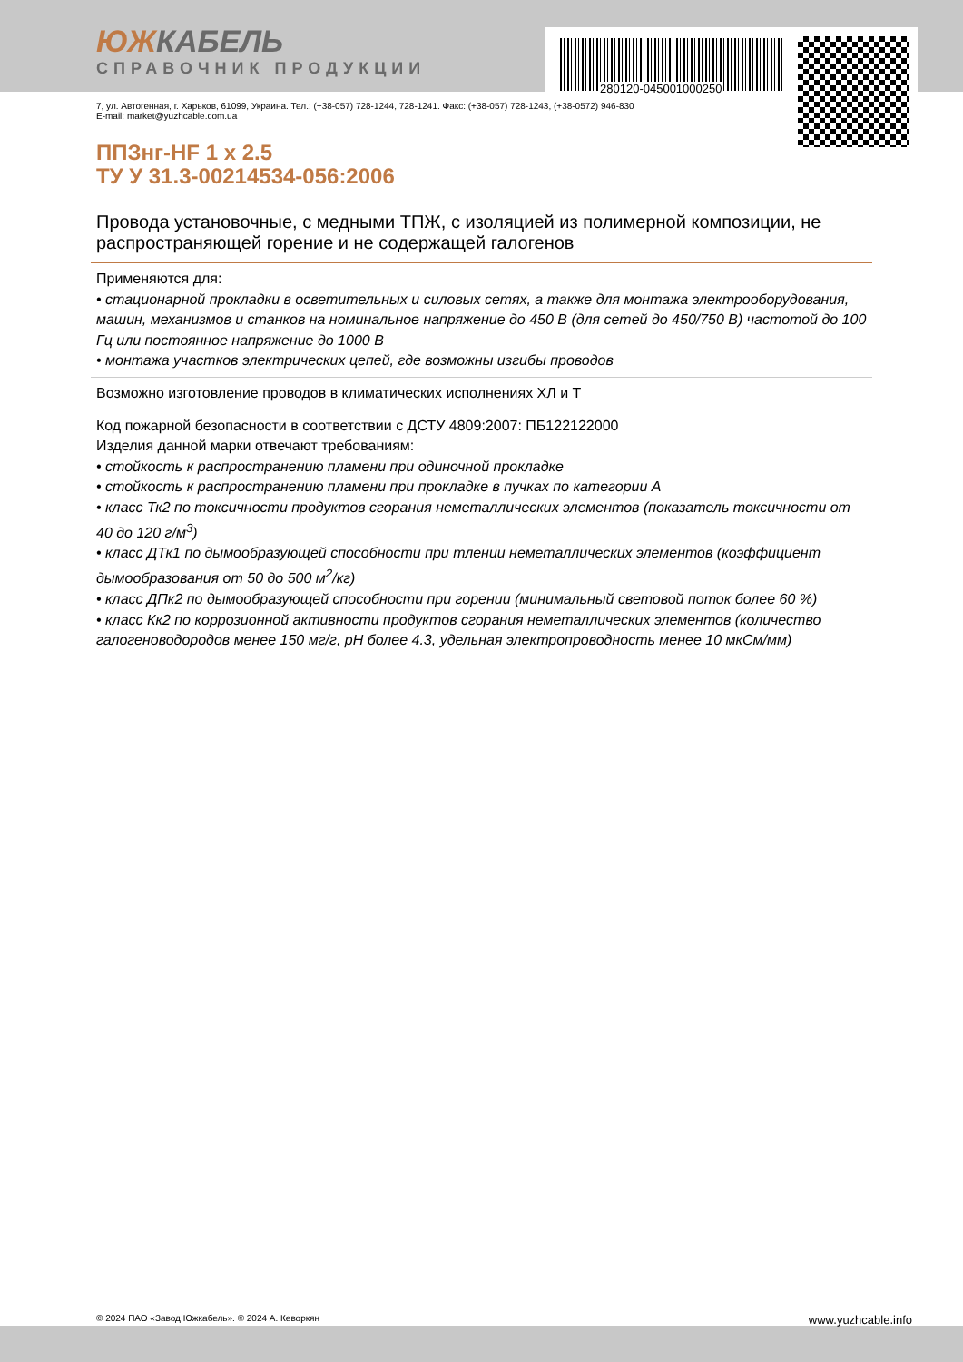280120-045001000250
ЮЖКАБЕЛЬ
СПРАВОЧНИК ПРОДУКЦИИ
7, ул. Автогенная, г. Харьков, 61099, Украина. Тел.: (+38-057) 728-1244, 728-1241. Факс: (+38-057) 728-1243, (+38-0572) 946-830
E-mail: market@yuzhcable.com.ua
ППЗнг-HF 1 х 2.5
ТУ У 31.3-00214534-056:2006
Провода установочные, с медными ТПЖ, с изоляцией из полимерной композиции, не распространяющей горение и не содержащей галогенов
Применяются для:
• стационарной прокладки в осветительных и силовых сетях, а также для монтажа электрооборудования, машин, механизмов и станков на номинальное напряжение до 450 В (для сетей до 450/750 В) частотой до 100 Гц или постоянное напряжение до 1000 В
• монтажа участков электрических цепей, где возможны изгибы проводов
Возможно изготовление проводов в климатических исполнениях ХЛ и Т
Код пожарной безопасности в соответствии с ДСТУ 4809:2007: ПБ122122000
Изделия данной марки отвечают требованиям:
• стойкость к распространению пламени при одиночной прокладке
• стойкость к распространению пламени при прокладке в пучках по категории А
• класс Тк2 по токсичности продуктов сгорания неметаллических элементов (показатель токсичности от 40 до 120 г/м<sup>3</sup>)
• класс ДТк1 по дымообразующей способности при тлении неметаллических элементов (коэффициент дымообразования от 50 до 500 м<sup>2</sup>/кг)
• класс ДПк2 по дымообразующей способности при горении (минимальный световой поток более 60 %)
• класс Кк2 по коррозионной активности продуктов сгорания неметаллических элементов (количество галогеноводородов менее 150 мг/г, pH более 4.3, удельная электропроводность менее 10 мкСм/мм)
© 2024 ПАО «Завод Южкабель». © 2024 А. Кеворкян www.yuzhcable.info